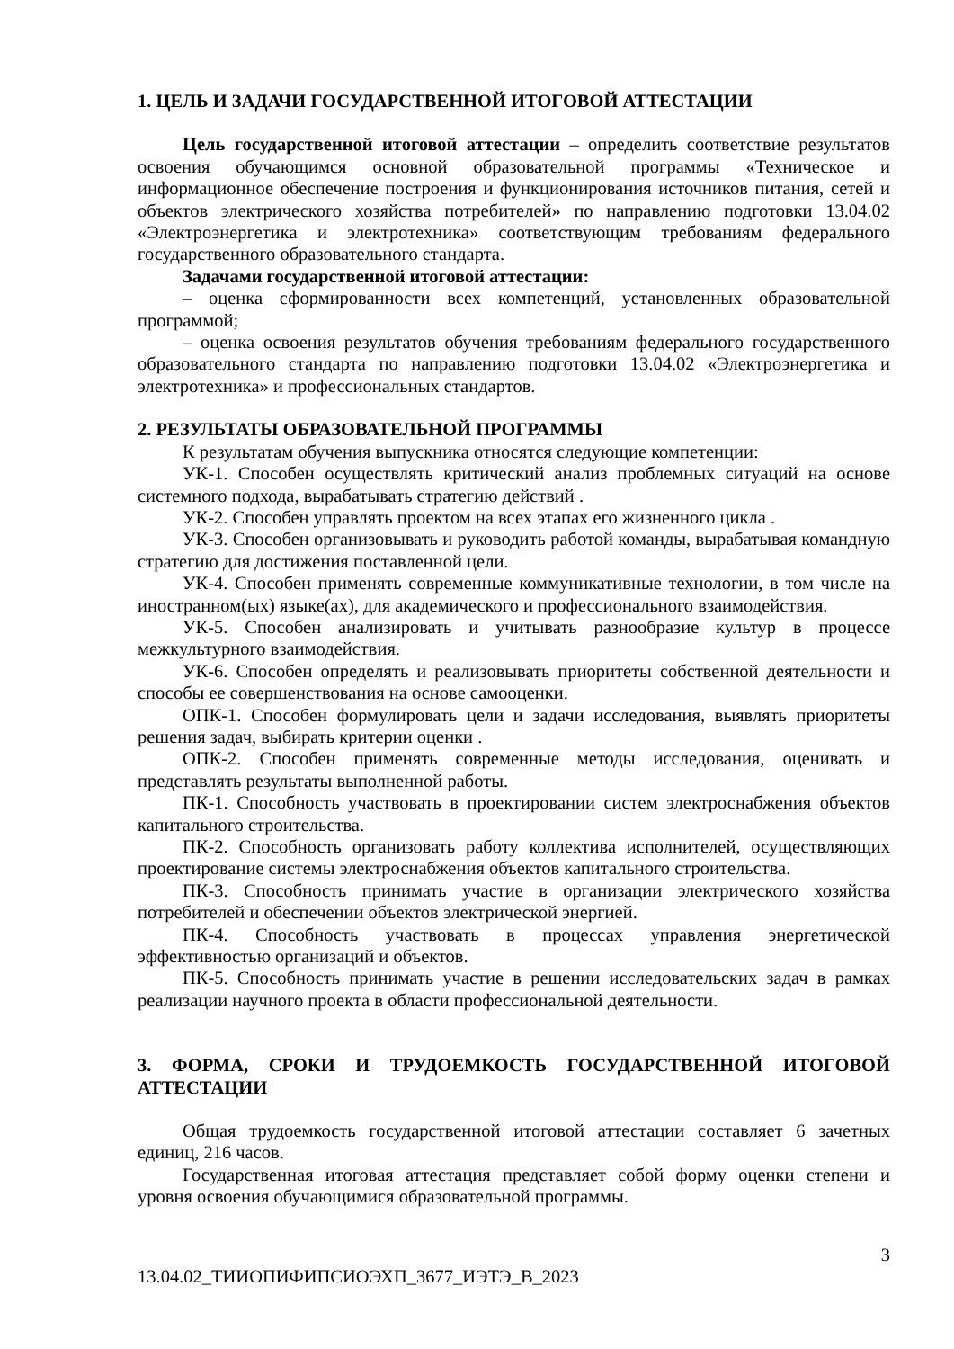1. ЦЕЛЬ И ЗАДАЧИ ГОСУДАРСТВЕННОЙ ИТОГОВОЙ АТТЕСТАЦИИ
Цель государственной итоговой аттестации – определить соответствие результатов освоения обучающимся основной образовательной программы «Техническое и информационное обеспечение построения и функционирования источников питания, сетей и объектов электрического хозяйства потребителей» по направлению подготовки 13.04.02 «Электроэнергетика и электротехника» соответствующим требованиям федерального государственного образовательного стандарта.
Задачами государственной итоговой аттестации:
– оценка сформированности всех компетенций, установленных образовательной программой;
– оценка освоения результатов обучения требованиям федерального государственного образовательного стандарта по направлению подготовки 13.04.02 «Электроэнергетика и электротехника» и профессиональных стандартов.
2. РЕЗУЛЬТАТЫ ОБРАЗОВАТЕЛЬНОЙ ПРОГРАММЫ
К результатам обучения выпускника относятся следующие компетенции:
УК-1. Способен осуществлять критический анализ проблемных ситуаций на основе системного подхода, вырабатывать стратегию действий .
УК-2. Способен управлять проектом на всех этапах его жизненного цикла .
УК-3. Способен организовывать и руководить работой команды, вырабатывая командную стратегию для достижения поставленной цели.
УК-4. Способен применять современные коммуникативные технологии, в том числе на иностранном(ых) языке(ах), для академического и профессионального взаимодействия.
УК-5. Способен анализировать и учитывать разнообразие культур в процессе межкультурного взаимодействия.
УК-6. Способен определять и реализовывать приоритеты собственной деятельности и способы ее совершенствования на основе самооценки.
ОПК-1. Способен формулировать цели и задачи исследования, выявлять приоритеты решения задач, выбирать критерии оценки .
ОПК-2. Способен применять современные методы исследования, оценивать и представлять результаты выполненной работы.
ПК-1. Способность участвовать в проектировании систем электроснабжения объектов капитального строительства.
ПК-2. Способность организовать работу коллектива исполнителей, осуществляющих проектирование системы электроснабжения объектов капитального строительства.
ПК-3. Способность принимать участие в организации электрического хозяйства потребителей и обеспечении объектов электрической энергией.
ПК-4. Способность участвовать в процессах управления энергетической эффективностью организаций и объектов.
ПК-5. Способность принимать участие в решении исследовательских задач в рамках реализации научного проекта в области профессиональной деятельности.
3. ФОРМА, СРОКИ И ТРУДОЕМКОСТЬ ГОСУДАРСТВЕННОЙ ИТОГОВОЙ АТТЕСТАЦИИ
Общая трудоемкость государственной итоговой аттестации составляет 6 зачетных единиц, 216 часов.
Государственная итоговая аттестация представляет собой форму оценки степени и уровня освоения обучающимися образовательной программы.
3
13.04.02_ТИИОПИФИПСИОЭХП_3677_ИЭТЭ_В_2023